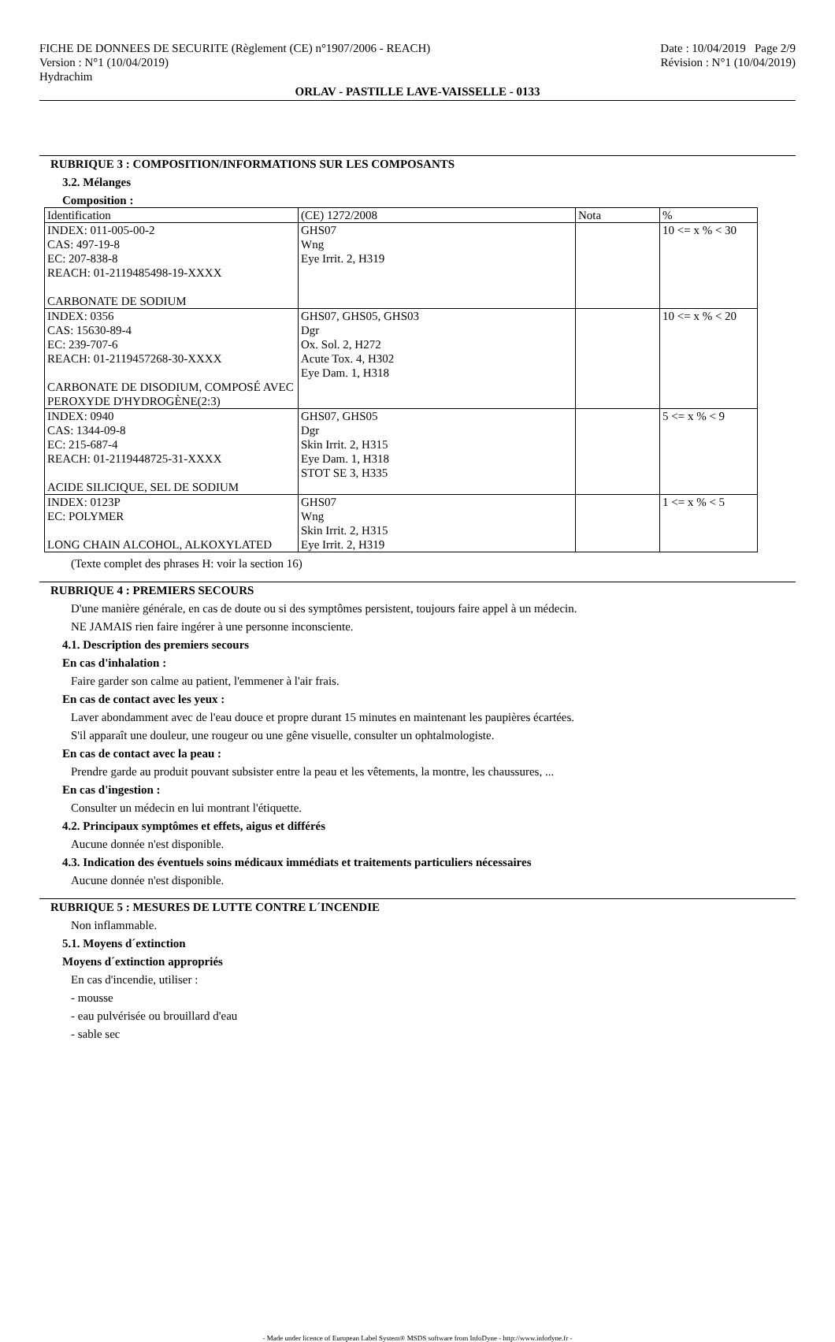FICHE DE DONNEES DE SECURITE (Règlement (CE) n°1907/2006 - REACH)
Version : N°1 (10/04/2019)
Hydrachim
Date : 10/04/2019 Page 2/9
Révision : N°1 (10/04/2019)
ORLAV - PASTILLE LAVE-VAISSELLE - 0133
RUBRIQUE 3 : COMPOSITION/INFORMATIONS SUR LES COMPOSANTS
3.2. Mélanges
Composition :
| Identification | (CE) 1272/2008 | Nota | % |
| INDEX: 011-005-00-2 CAS: 497-19-8 EC: 207-838-8 REACH: 01-2119485498-19-XXXX CARBONATE DE SODIUM | GHS07 Wng Eye Irrit. 2, H319 | | 10 <= x % < 30 |
| INDEX: 0356 CAS: 15630-89-4 EC: 239-707-6 REACH: 01-2119457268-30-XXXX CARBONATE DE DISODIUM, COMPOSÉ AVEC PEROXYDE D'HYDROGÈNE(2:3) | GHS07, GHS05, GHS03 Dgr Ox. Sol. 2, H272 Acute Tox. 4, H302 Eye Dam. 1, H318 | | 10 <= x % < 20 |
| INDEX: 0940 CAS: 1344-09-8 EC: 215-687-4 REACH: 01-2119448725-31-XXXX ACIDE SILICIQUE, SEL DE SODIUM | GHS07, GHS05 Dgr Skin Irrit. 2, H315 Eye Dam. 1, H318 STOT SE 3, H335 | | 5 <= x % < 9 |
| INDEX: 0123P EC: POLYMER LONG CHAIN ALCOHOL, ALKOXYLATED | GHS07 Wng Skin Irrit. 2, H315 Eye Irrit. 2, H319 | | 1 <= x % < 5 |
(Texte complet des phrases H: voir la section 16)
RUBRIQUE 4 : PREMIERS SECOURS
D'une manière générale, en cas de doute ou si des symptômes persistent, toujours faire appel à un médecin.
NE JAMAIS rien faire ingérer à une personne inconsciente.
4.1. Description des premiers secours
En cas d'inhalation :
Faire garder son calme au patient, l'emmener à l'air frais.
En cas de contact avec les yeux :
Laver abondamment avec de l'eau douce et propre durant 15 minutes en maintenant les paupières écartées.
S'il apparaît une douleur, une rougeur ou une gêne visuelle, consulter un ophtalmologiste.
En cas de contact avec la peau :
Prendre garde au produit pouvant subsister entre la peau et les vêtements, la montre, les chaussures, ...
En cas d'ingestion :
Consulter un médecin en lui montrant l'étiquette.
4.2. Principaux symptômes et effets, aigus et différés
Aucune donnée n'est disponible.
4.3. Indication des éventuels soins médicaux immédiats et traitements particuliers nécessaires
Aucune donnée n'est disponible.
RUBRIQUE 5 : MESURES DE LUTTE CONTRE L´INCENDIE
Non inflammable.
5.1. Moyens d´extinction
Moyens d´extinction appropriés
En cas d'incendie, utiliser :
- mousse
- eau pulvérisée ou brouillard d'eau
- sable sec
- Made under licence of European Label System® MSDS software from InfoDyne - http://www.infodyne.fr -